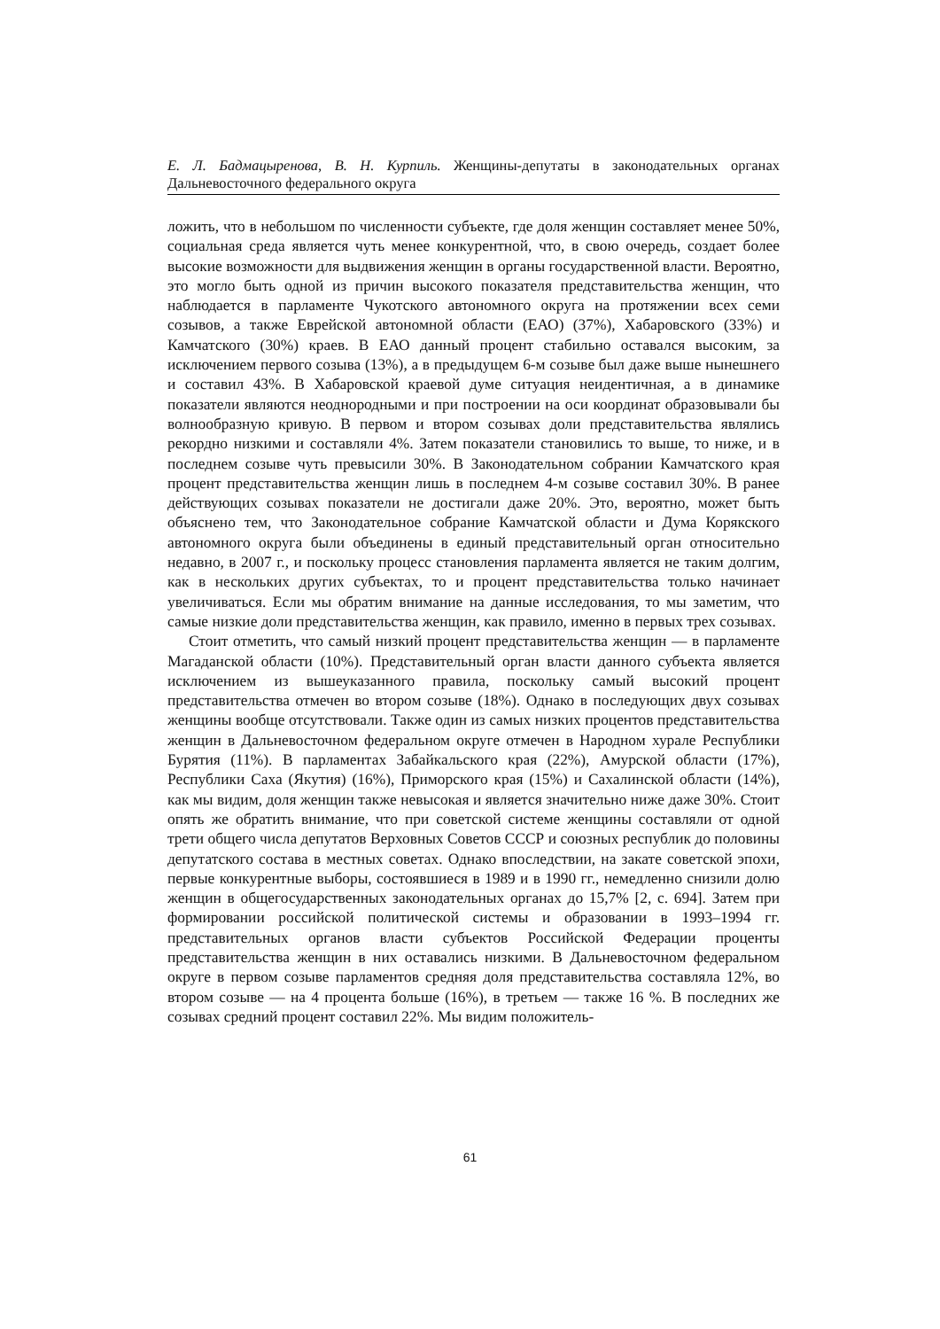Е. Л. Бадмацыренова, В. Н. Курпиль. Женщины-депутаты в законодательных органах Дальневосточного федерального округа
ложить, что в небольшом по численности субъекте, где доля женщин составляет менее 50%, социальная среда является чуть менее конкурентной, что, в свою очередь, создает более высокие возможности для выдвижения женщин в органы государственной власти. Вероятно, это могло быть одной из причин высокого показателя представительства женщин, что наблюдается в парламенте Чукотского автономного округа на протяжении всех семи созывов, а также Еврейской автономной области (ЕАО) (37%), Хабаровского (33%) и Камчатского (30%) краев. В ЕАО данный процент стабильно оставался высоким, за исключением первого созыва (13%), а в предыдущем 6-м созыве был даже выше нынешнего и составил 43%. В Хабаровской краевой думе ситуация неидентичная, а в динамике показатели являются неоднородными и при построении на оси координат образовывали бы волнообразную кривую. В первом и втором созывах доли представительства являлись рекордно низкими и составляли 4%. Затем показатели становились то выше, то ниже, и в последнем созыве чуть превысили 30%. В Законодательном собрании Камчатского края процент представительства женщин лишь в последнем 4-м созыве составил 30%. В ранее действующих созывах показатели не достигали даже 20%. Это, вероятно, может быть объяснено тем, что Законодательное собрание Камчатской области и Дума Корякского автономного округа были объединены в единый представительный орган относительно недавно, в 2007 г., и поскольку процесс становления парламента является не таким долгим, как в нескольких других субъектах, то и процент представительства только начинает увеличиваться. Если мы обратим внимание на данные исследования, то мы заметим, что самые низкие доли представительства женщин, как правило, именно в первых трех созывах.
Стоит отметить, что самый низкий процент представительства женщин — в парламенте Магаданской области (10%). Представительный орган власти данного субъекта является исключением из вышеуказанного правила, поскольку самый высокий процент представительства отмечен во втором созыве (18%). Однако в последующих двух созывах женщины вообще отсутствовали. Также один из самых низких процентов представительства женщин в Дальневосточном федеральном округе отмечен в Народном хурале Республики Бурятия (11%). В парламентах Забайкальского края (22%), Амурской области (17%), Республики Саха (Якутия) (16%), Приморского края (15%) и Сахалинской области (14%), как мы видим, доля женщин также невысокая и является значительно ниже даже 30%. Стоит опять же обратить внимание, что при советской системе женщины составляли от одной трети общего числа депутатов Верховных Советов СССР и союзных республик до половины депутатского состава в местных советах. Однако впоследствии, на закате советской эпохи, первые конкурентные выборы, состоявшиеся в 1989 и в 1990 гг., немедленно снизили долю женщин в общегосударственных законодательных органах до 15,7% [2, с. 694]. Затем при формировании российской политической системы и образовании в 1993–1994 гг. представительных органов власти субъектов Российской Федерации проценты представительства женщин в них оставались низкими. В Дальневосточном федеральном округе в первом созыве парламентов средняя доля представительства составляла 12%, во втором созыве — на 4 процента больше (16%), в третьем — также 16 %. В последних же созывах средний процент составил 22%. Мы видим положитель-
61